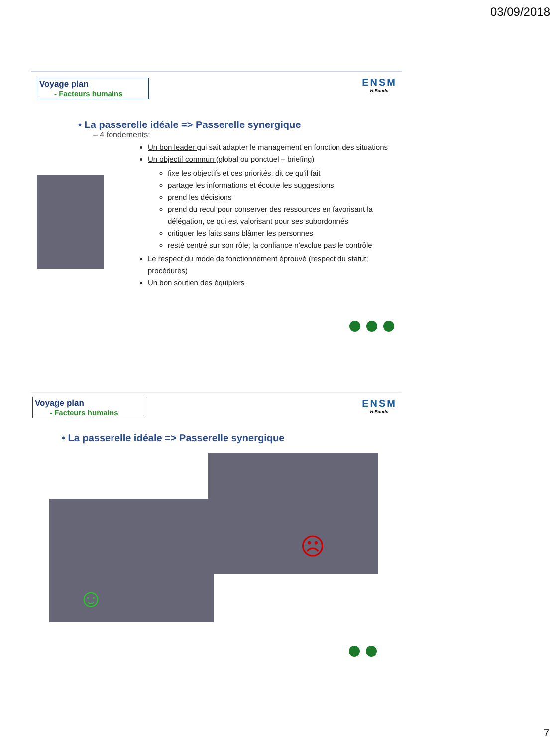03/09/2018
Voyage plan
- Facteurs humains
ENSM
H.Baudu
• La passerelle idéale => Passerelle synergique
– 4 fondements:
Un bon leader qui sait adapter le management en fonction des situations
Un objectif commun (global ou ponctuel – briefing)
fixe les objectifs et ces priorités, dit ce qu'il fait
partage les informations et écoute les suggestions
prend les décisions
prend du recul pour conserver des ressources en favorisant la délégation, ce qui est valorisant pour ses subordonnés
critiquer les faits sans blâmer les personnes
resté centré sur son rôle; la confiance n'exclue pas le contrôle
Le respect du mode de fonctionnement éprouvé (respect du statut; procédures)
Un bon soutien des équipiers
Voyage plan
- Facteurs humains
ENSM
H.Baudu
• La passerelle idéale => Passerelle synergique
☹
☺
7